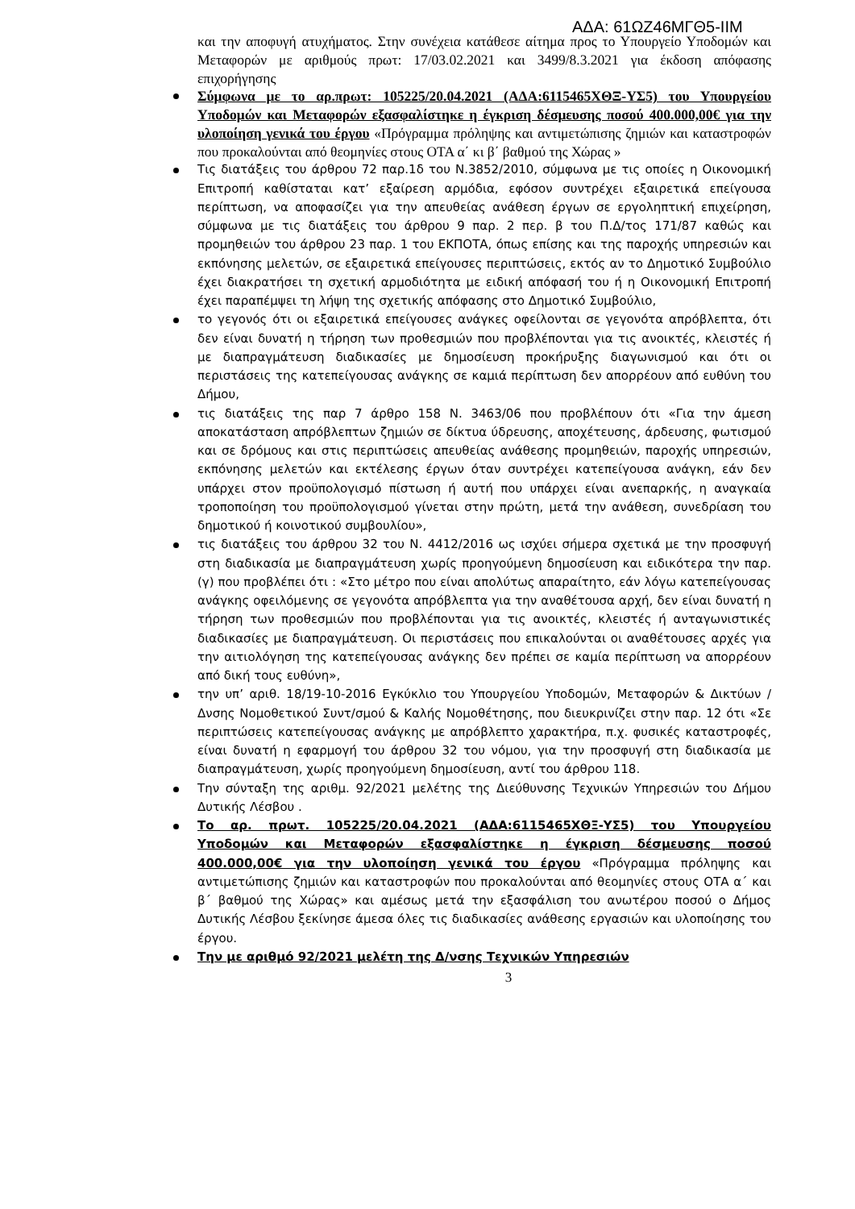ΑΔΑ: 61ΩΖ46ΜΓΘ5-ΙΙΜ
και την αποφυγή ατυχήματος. Στην συνέχεια κατάθεσε αίτημα προς το Υπουργείο Υποδομών και Μεταφορών με αριθμούς πρωτ: 17/03.02.2021 και 3499/8.3.2021 για έκδοση απόφασης επιχορήγησης
Σύμφωνα με το αρ.πρωτ: 105225/20.04.2021 (ΑΔΑ:6115465ΧΘΞ-ΥΣ5) του Υπουργείου Υποδομών και Μεταφορών εξασφαλίστηκε η έγκριση δέσμευσης ποσού 400.000,00€ για την υλοποίηση γενικά του έργου «Πρόγραμμα πρόληψης και αντιμετώπισης ζημιών και καταστροφών που προκαλούνται από θεομηνίες στους ΟΤΑ α΄ κι β΄ βαθμού της Χώρας »
Τις διατάξεις του άρθρου 72 παρ.1δ του Ν.3852/2010, σύμφωνα με τις οποίες η Οικονομική Επιτροπή καθίσταται κατ’ εξαίρεση αρμόδια, εφόσον συντρέχει εξαιρετικά επείγουσα περίπτωση, να αποφασίζει για την απευθείας ανάθεση έργων σε εργοληπτική επιχείρηση, σύμφωνα με τις διατάξεις του άρθρου 9 παρ. 2 περ. β του Π.Δ/τος 171/87 καθώς και προμηθειών του άρθρου 23 παρ. 1 του ΕΚΠΟΤΑ, όπως επίσης και της παροχής υπηρεσιών και εκπόνησης μελετών, σε εξαιρετικά επείγουσες περιπτώσεις, εκτός αν το Δημοτικό Συμβούλιο έχει διακρατήσει τη σχετική αρμοδιότητα με ειδική απόφασή του ή η Οικονομική Επιτροπή έχει παραπέμψει τη λήψη της σχετικής απόφασης στο Δημοτικό Συμβούλιο,
το γεγονός ότι οι εξαιρετικά επείγουσες ανάγκες οφείλονται σε γεγονότα απρόβλεπτα, ότι δεν είναι δυνατή η τήρηση των προθεσμιών που προβλέπονται για τις ανοικτές, κλειστές ή με διαπραγμάτευση διαδικασίες με δημοσίευση προκήρυξης διαγωνισμού και ότι οι περιστάσεις της κατεπείγουσας ανάγκης σε καμιά περίπτωση δεν απορρέουν από ευθύνη του Δήμου,
τις διατάξεις της παρ 7 άρθρο 158 Ν. 3463/06 που προβλέπουν ότι «Για την άμεση αποκατάσταση απρόβλεπτων ζημιών σε δίκτυα ύδρευσης, αποχέτευσης, άρδευσης, φωτισμού και σε δρόμους και στις περιπτώσεις απευθείας ανάθεσης προμηθειών, παροχής υπηρεσιών, εκπόνησης μελετών και εκτέλεσης έργων όταν συντρέχει κατεπείγουσα ανάγκη, εάν δεν υπάρχει στον προϋπολογισμό πίστωση ή αυτή που υπάρχει είναι ανεπαρκής, η αναγκαία τροποποίηση του προϋπολογισμού γίνεται στην πρώτη, μετά την ανάθεση, συνεδρίαση του δημοτικού ή κοινοτικού συμβουλίου»,
τις διατάξεις του άρθρου 32 του Ν. 4412/2016 ως ισχύει σήμερα σχετικά με την προσφυγή στη διαδικασία με διαπραγμάτευση χωρίς προηγούμενη δημοσίευση και ειδικότερα την παρ. (γ) που προβλέπει ότι : «Στο μέτρο που είναι απολύτως απαραίτητο, εάν λόγω κατεπείγουσας ανάγκης οφειλόμενης σε γεγονότα απρόβλεπτα για την αναθέτουσα αρχή, δεν είναι δυνατή η τήρηση των προθεσμιών που προβλέπονται για τις ανοικτές, κλειστές ή ανταγωνιστικές διαδικασίες με διαπραγμάτευση. Οι περιστάσεις που επικαλούνται οι αναθέτουσες αρχές για την αιτιολόγηση της κατεπείγουσας ανάγκης δεν πρέπει σε καμία περίπτωση να απορρέουν από δική τους ευθύνη»,
την υπ’ αριθ. 18/19-10-2016 Εγκύκλιο του Υπουργείου Υποδομών, Μεταφορών & Δικτύων / Δνσης Νομοθετικού Συντ/σμού & Καλής Νομοθέτησης, που διευκρινίζει στην παρ. 12 ότι «Σε περιπτώσεις κατεπείγουσας ανάγκης με απρόβλεπτο χαρακτήρα, π.χ. φυσικές καταστροφές, είναι δυνατή η εφαρμογή του άρθρου 32 του νόμου, για την προσφυγή στη διαδικασία με διαπραγμάτευση, χωρίς προηγούμενη δημοσίευση, αντί του άρθρου 118.
Την σύνταξη της αριθμ. 92/2021 μελέτης της Διεύθυνσης Τεχνικών Υπηρεσιών του Δήμου Δυτικής Λέσβου .
Το αρ. πρωτ. 105225/20.04.2021 (ΑΔΑ:6115465ΧΘΞ-ΥΣ5) του Υπουργείου Υποδομών και Μεταφορών εξασφαλίστηκε η έγκριση δέσμευσης ποσού 400.000,00€ για την υλοποίηση γενικά του έργου «Πρόγραμμα πρόληψης και αντιμετώπισης ζημιών και καταστροφών που προκαλούνται από θεομηνίες στους ΟΤΑ α΄ και β΄ βαθμού της Χώρας» και αμέσως μετά την εξασφάλιση του ανωτέρου ποσού ο Δήμος Δυτικής Λέσβου ξεκίνησε άμεσα όλες τις διαδικασίες ανάθεσης εργασιών και υλοποίησης του έργου.
Την με αριθμό 92/2021 μελέτη της Δ/νσης Τεχνικών Υπηρεσιών
3